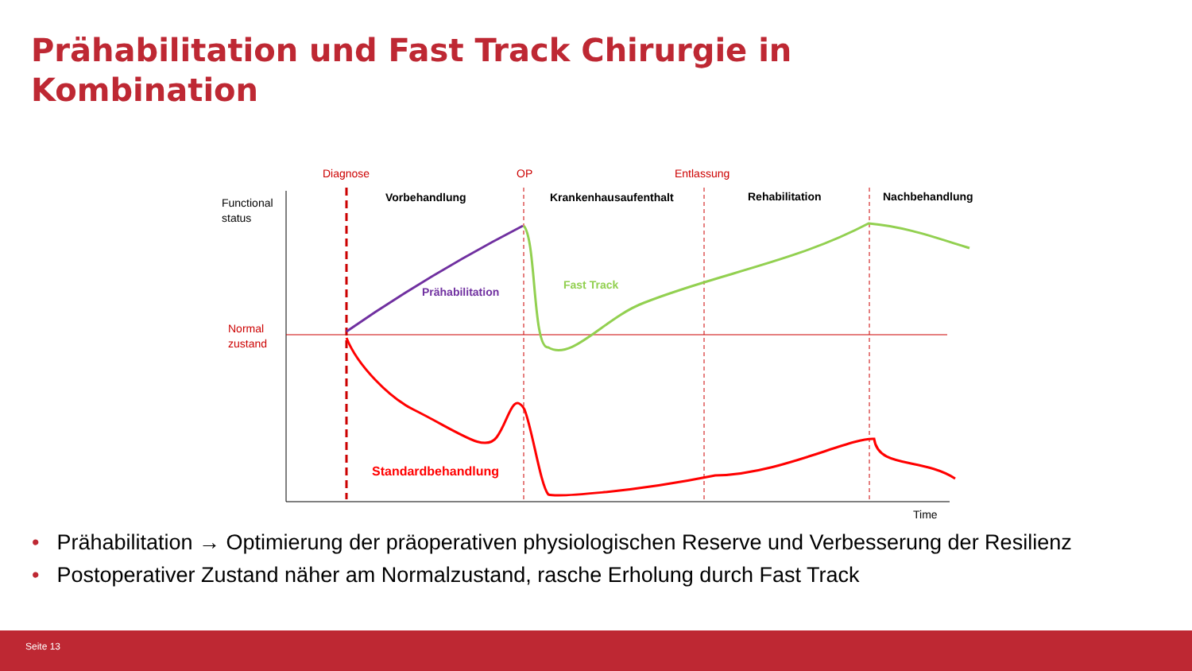Prähabilitation und Fast Track Chirurgie in Kombination
Diagnose
OP
Entlassung
Vorbehandlung
Krankenhausaufenthalt
Rehabilitation
Nachbehandlung
Functional
status
Normal
zustand
Time
Prähabilitation
Fast Track
Standardbehandlung
• Prähabilitation → Optimierung der präoperativen physiologischen Reserve und Verbesserung der Resilienz
• Postoperativer Zustand näher am Normalzustand, rasche Erholung durch Fast Track
Seite 13